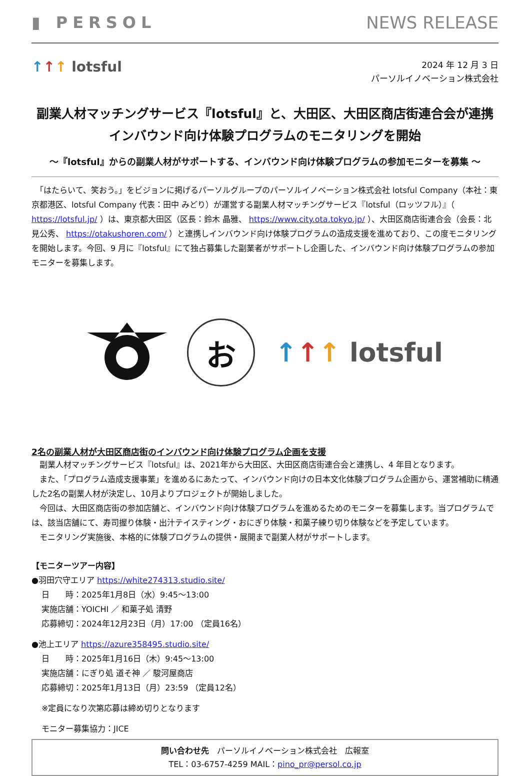▮ PERSOL NEWS RELEASE
↑↑↑ lotsful
2024 年 12 月 3 日
パーソルイノベーション株式会社
副業人材マッチングサービス『lotsful』と、大田区、大田区商店街連合会が連携
インバウンド向け体験プログラムのモニタリングを開始
～『lotsful』からの副業人材がサポートする、インバウンド向け体験プログラムの参加モニターを募集 ～
　「はたらいて、笑おう。」をビジョンに掲げるパーソルグループのパーソルイノベーション株式会社 lotsful Company（本社：東京都港区、lotsful Company 代表：田中 みどり）が運営する副業人材マッチングサービス『lotsful（ロッツフル）』（ https://lotsful.jp/ ）は、東京都大田区（区長：鈴木 晶雅、 https://www.city.ota.tokyo.jp/ ）、大田区商店街連合会（会長：北見公秀、 https://otakushoren.com/ ）と連携しインバウンド向け体験プログラムの造成支援を進めており、この度モニタリングを開始します。今回、9 月に『lotsful』にて独占募集した副業者がサポートし企画した、インバウンド向け体験プログラムの参加モニターを募集します。
お
↑↑↑ lotsful
2名の副業人材が大田区商店街のインバウンド向け体験プログラム企画を支援
　副業人材マッチングサービス『lotsful』は、2021年から大田区、大田区商店街連合会と連携し、4 年目となります。
　また、「プログラム造成支援事業」を進めるにあたって、インバウンド向けの日本文化体験プログラム企画から、運営補助に精通した2名の副業人材が決定し、10月よりプロジェクトが開始しました。
　今回は、大田区商店街の参加店舗と、インバウンド向け体験プログラムを進めるためのモニターを募集します。当プログラムでは、該当店舗にて、寿司握り体験・出汁テイスティング・おにぎり体験・和菓子練り切り体験などを予定しています。
　モニタリング実施後、本格的に体験プログラムの提供・展開まで副業人材がサポートします。
【モニターツアー内容】
●羽田穴守エリア https://white274313.studio.site/
日　　時：2025年1月8日（水）9:45～13:00
実施店舗：YOICHI ／ 和菓子処 清野
応募締切：2024年12月23日（月）17:00 （定員16名）
●池上エリア https://azure358495.studio.site/
日　　時：2025年1月16日（木）9:45～13:00
実施店舗：にぎり処 道そ神 ／ 駿河屋商店
応募締切：2025年1月13日（月）23:59 （定員12名）
※定員になり次第応募は締め切りとなります
モニター募集協力：JICE
問い合わせ先　パーソルイノベーション株式会社　広報室
TEL：03-6757-4259 MAIL：pino_pr@persol.co.jp